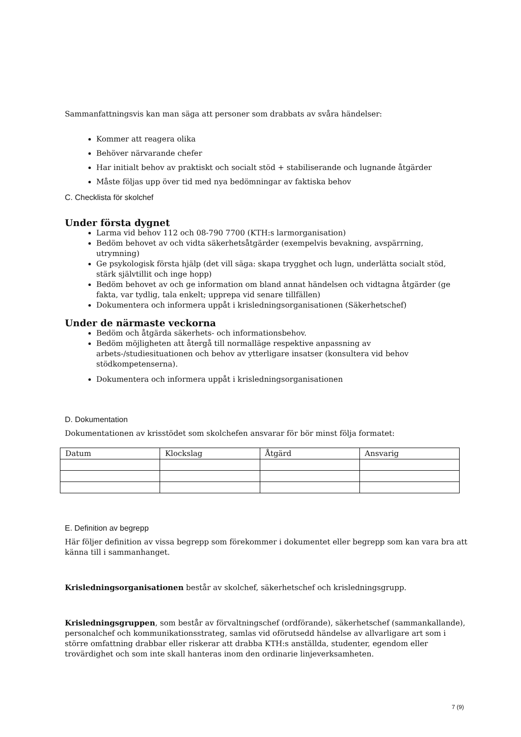Sammanfattningsvis kan man säga att personer som drabbats av svåra händelser:
Kommer att reagera olika
Behöver närvarande chefer
Har initialt behov av praktiskt och socialt stöd + stabiliserande och lugnande åtgärder
Måste följas upp över tid med nya bedömningar av faktiska behov
C. Checklista för skolchef
Under första dygnet
Larma vid behov 112 och 08-790 7700 (KTH:s larmorganisation)
Bedöm behovet av och vidta säkerhetsåtgärder (exempelvis bevakning, avspärrning, utrymning)
Ge psykologisk första hjälp (det vill säga: skapa trygghet och lugn, underlätta socialt stöd, stärk självtillit och inge hopp)
Bedöm behovet av och ge information om bland annat händelsen och vidtagna åtgärder (ge fakta, var tydlig, tala enkelt; upprepa vid senare tillfällen)
Dokumentera och informera uppåt i krisledningsorganisationen (Säkerhetschef)
Under de närmaste veckorna
Bedöm och åtgärda säkerhets- och informationsbehov.
Bedöm möjligheten att återgå till normalläge respektive anpassning av arbets-/studiesituationen och behov av ytterligare insatser (konsultera vid behov stödkompetenserna).
Dokumentera och informera uppåt i krisledningsorganisationen
D. Dokumentation
Dokumentationen av krisstödet som skolchefen ansvarar för bör minst följa formatet:
| Datum | Klockslag | Åtgärd | Ansvarig |
E. Definition av begrepp
Här följer definition av vissa begrepp som förekommer i dokumentet eller begrepp som kan vara bra att känna till i sammanhanget.
Krisledningsorganisationen består av skolchef, säkerhetschef och krisledningsgrupp.
Krisledningsgruppen, som består av förvaltningschef (ordförande), säkerhetschef (sammankallande), personalchef och kommunikationsstrateg, samlas vid oförutsedd händelse av allvarligare art som i större omfattning drabbar eller riskerar att drabba KTH:s anställda, studenter, egendom eller trovärdighet och som inte skall hanteras inom den ordinarie linjeverksamheten.
7 (9)